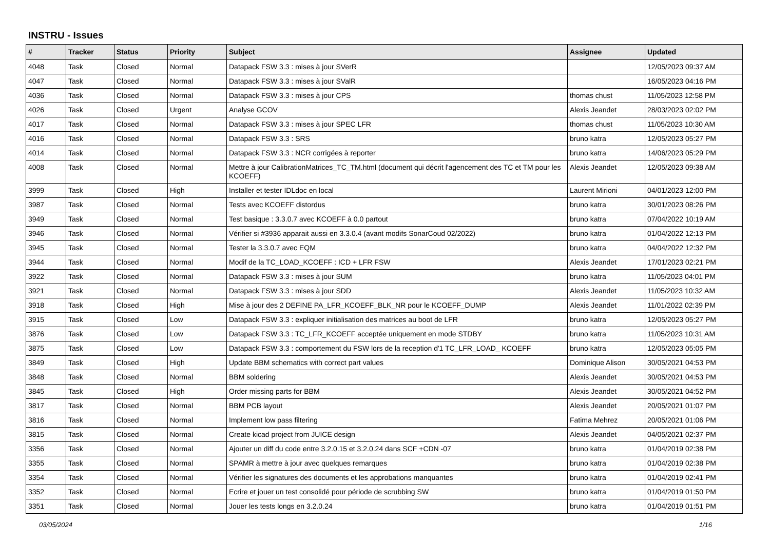INSTRU - Issues
| # | Tracker | Status | Priority | Subject | Assignee | Updated |
| --- | --- | --- | --- | --- | --- | --- |
| 4048 | Task | Closed | Normal | Datapack FSW 3.3 : mises à jour SVerR | | 12/05/2023 09:37 AM |
| 4047 | Task | Closed | Normal | Datapack FSW 3.3 : mises à jour SValR | | 16/05/2023 04:16 PM |
| 4036 | Task | Closed | Normal | Datapack FSW 3.3 : mises à jour CPS | thomas chust | 11/05/2023 12:58 PM |
| 4026 | Task | Closed | Urgent | Analyse GCOV | Alexis Jeandet | 28/03/2023 02:02 PM |
| 4017 | Task | Closed | Normal | Datapack FSW 3.3 : mises à jour SPEC LFR | thomas chust | 11/05/2023 10:30 AM |
| 4016 | Task | Closed | Normal | Datapack FSW 3.3 : SRS | bruno katra | 12/05/2023 05:27 PM |
| 4014 | Task | Closed | Normal | Datapack FSW 3.3 : NCR corrigées à reporter | bruno katra | 14/06/2023 05:29 PM |
| 4008 | Task | Closed | Normal | Mettre à jour CalibrationMatrices_TC_TM.html (document qui décrit l'agencement des TC et TM pour les KCOEFF) | Alexis Jeandet | 12/05/2023 09:38 AM |
| 3999 | Task | Closed | High | Installer et tester IDLdoc en local | Laurent Mirioni | 04/01/2023 12:00 PM |
| 3987 | Task | Closed | Normal | Tests avec KCOEFF distordus | bruno katra | 30/01/2023 08:26 PM |
| 3949 | Task | Closed | Normal | Test basique : 3.3.0.7 avec KCOEFF à 0.0 partout | bruno katra | 07/04/2022 10:19 AM |
| 3946 | Task | Closed | Normal | Vérifier si #3936 apparait aussi en 3.3.0.4 (avant modifs SonarCoud 02/2022) | bruno katra | 01/04/2022 12:13 PM |
| 3945 | Task | Closed | Normal | Tester la 3.3.0.7 avec EQM | bruno katra | 04/04/2022 12:32 PM |
| 3944 | Task | Closed | Normal | Modif de la TC_LOAD_KCOEFF : ICD + LFR FSW | Alexis Jeandet | 17/01/2023 02:21 PM |
| 3922 | Task | Closed | Normal | Datapack FSW 3.3 : mises à jour SUM | bruno katra | 11/05/2023 04:01 PM |
| 3921 | Task | Closed | Normal | Datapack FSW 3.3 : mises à jour SDD | Alexis Jeandet | 11/05/2023 10:32 AM |
| 3918 | Task | Closed | High | Mise à jour des 2 DEFINE PA_LFR_KCOEFF_BLK_NR pour le KCOEFF_DUMP | Alexis Jeandet | 11/01/2022 02:39 PM |
| 3915 | Task | Closed | Low | Datapack FSW 3.3 : expliquer initialisation des matrices au boot de LFR | bruno katra | 12/05/2023 05:27 PM |
| 3876 | Task | Closed | Low | Datapack FSW 3.3 : TC_LFR_KCOEFF acceptée uniquement en mode STDBY | bruno katra | 11/05/2023 10:31 AM |
| 3875 | Task | Closed | Low | Datapack FSW 3.3 : comportement du FSW lors de la reception d'1 TC_LFR_LOAD_ KCOEFF | bruno katra | 12/05/2023 05:05 PM |
| 3849 | Task | Closed | High | Update BBM schematics with correct part values | Dominique Alison | 30/05/2021 04:53 PM |
| 3848 | Task | Closed | Normal | BBM soldering | Alexis Jeandet | 30/05/2021 04:53 PM |
| 3845 | Task | Closed | High | Order missing parts for BBM | Alexis Jeandet | 30/05/2021 04:52 PM |
| 3817 | Task | Closed | Normal | BBM PCB layout | Alexis Jeandet | 20/05/2021 01:07 PM |
| 3816 | Task | Closed | Normal | Implement low pass filtering | Fatima Mehrez | 20/05/2021 01:06 PM |
| 3815 | Task | Closed | Normal | Create kicad project from JUICE design | Alexis Jeandet | 04/05/2021 02:37 PM |
| 3356 | Task | Closed | Normal | Ajouter un diff du code entre 3.2.0.15 et 3.2.0.24 dans SCF +CDN -07 | bruno katra | 01/04/2019 02:38 PM |
| 3355 | Task | Closed | Normal | SPAMR à mettre à jour avec quelques remarques | bruno katra | 01/04/2019 02:38 PM |
| 3354 | Task | Closed | Normal | Vérifier les signatures des documents et les approbations manquantes | bruno katra | 01/04/2019 02:41 PM |
| 3352 | Task | Closed | Normal | Ecrire et jouer un test consolidé pour période de scrubbing SW | bruno katra | 01/04/2019 01:50 PM |
| 3351 | Task | Closed | Normal | Jouer les tests longs en 3.2.0.24 | bruno katra | 01/04/2019 01:51 PM |
03/05/2024 1/16